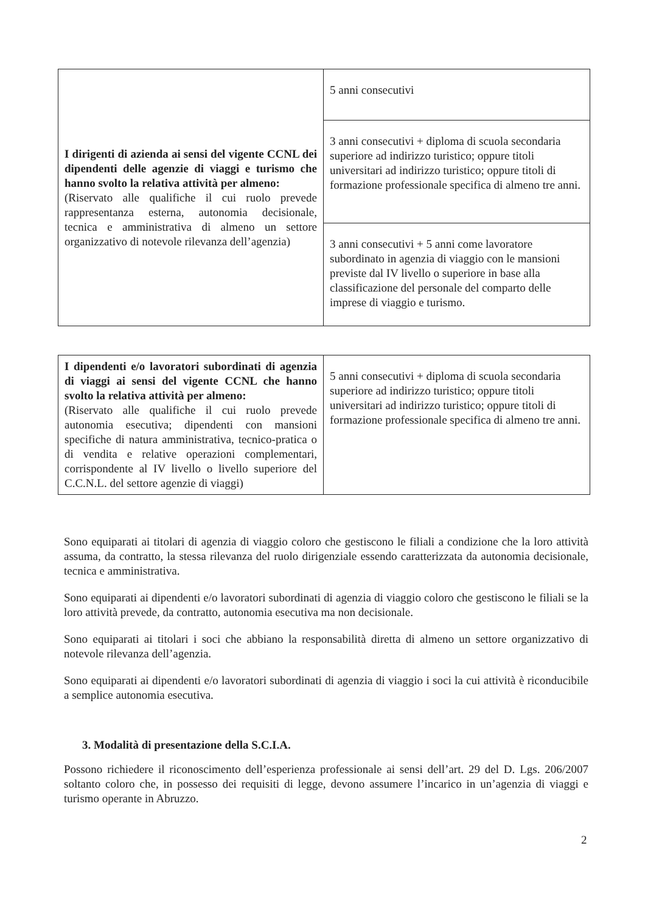| I dirigenti di azienda ai sensi del vigente CCNL dei dipendenti delle agenzie di viaggi e turismo che hanno svolto la relativa attività per almeno: (Riservato alle qualifiche il cui ruolo prevede rappresentanza esterna, autonomia decisionale, tecnica e amministrativa di almeno un settore organizzativo di notevole rilevanza dell’agenzia) | 5 anni consecutivi |
| | 3 anni consecutivi + diploma di scuola secondaria superiore ad indirizzo turistico; oppure titoli universitari ad indirizzo turistico; oppure titoli di formazione professionale specifica di almeno tre anni. |
| | 3 anni consecutivi + 5 anni come lavoratore subordinato in agenzia di viaggio con le mansioni previste dal IV livello o superiore in base alla classificazione del personale del comparto delle imprese di viaggio e turismo. |
| I dipendenti e/o lavoratori subordinati di agenzia di viaggi ai sensi del vigente CCNL che hanno svolto la relativa attività per almeno: (Riservato alle qualifiche il cui ruolo prevede autonomia esecutiva; dipendenti con mansioni specifiche di natura amministrativa, tecnico-pratica o di vendita e relative operazioni complementari, corrispondente al IV livello o livello superiore del C.C.N.L. del settore agenzie di viaggi) | 5 anni consecutivi + diploma di scuola secondaria superiore ad indirizzo turistico; oppure titoli universitari ad indirizzo turistico; oppure titoli di formazione professionale specifica di almeno tre anni. |
Sono equiparati ai titolari di agenzia di viaggio coloro che gestiscono le filiali a condizione che la loro attività assuma, da contratto, la stessa rilevanza del ruolo dirigenziale essendo caratterizzata da autonomia decisionale, tecnica e amministrativa.
Sono equiparati ai dipendenti e/o lavoratori subordinati di agenzia di viaggio coloro che gestiscono le filiali se la loro attività prevede, da contratto, autonomia esecutiva ma non decisionale.
Sono equiparati ai titolari i soci che abbiano la responsabilità diretta di almeno un settore organizzativo di notevole rilevanza dell’agenzia.
Sono equiparati ai dipendenti e/o lavoratori subordinati di agenzia di viaggio i soci la cui attività è riconducibile a semplice autonomia esecutiva.
3. Modalità di presentazione della S.C.I.A.
Possono richiedere il riconoscimento dell’esperienza professionale ai sensi dell’art. 29 del D. Lgs. 206/2007 soltanto coloro che, in possesso dei requisiti di legge, devono assumere l’incarico in un’agenzia di viaggi e turismo operante in Abruzzo.
2